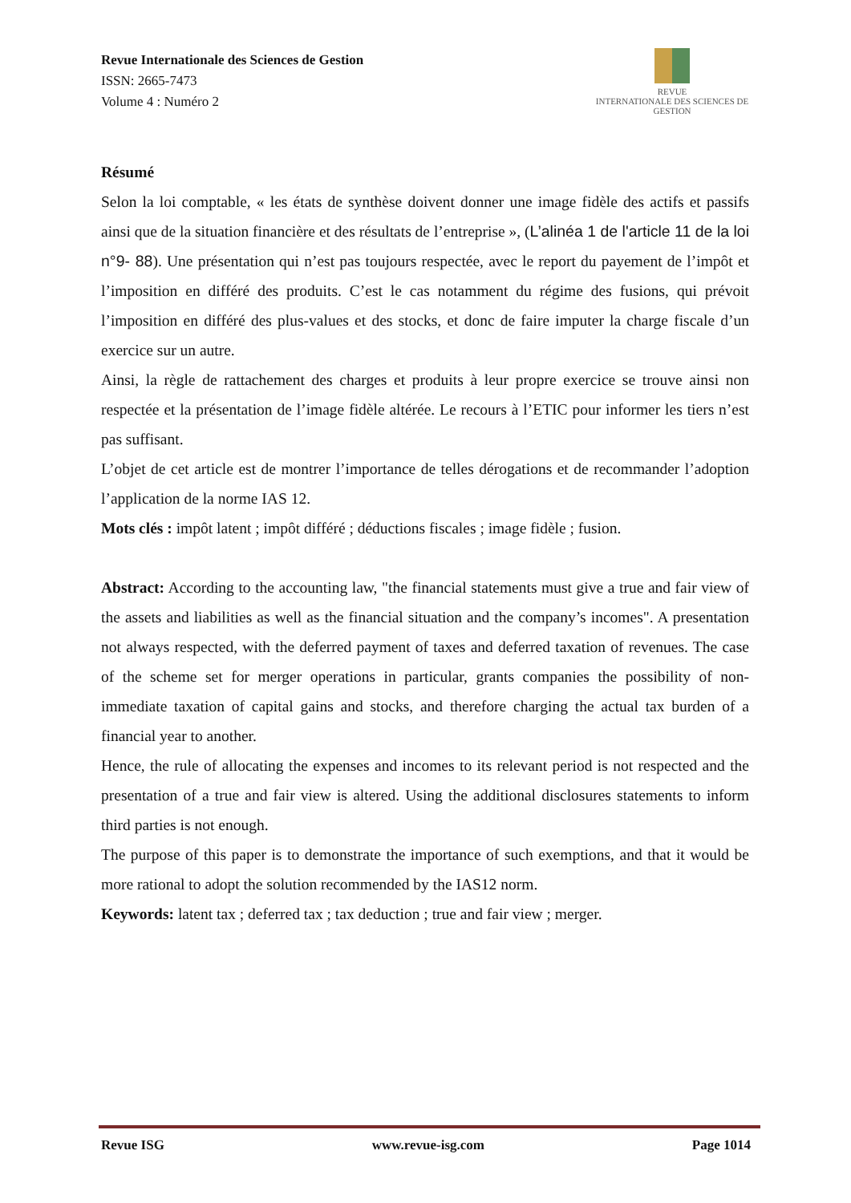Revue Internationale des Sciences de Gestion
ISSN: 2665-7473
Volume 4 : Numéro 2
REVUE
INTERNATIONALE DES SCIENCES DE GESTION
Résumé
Selon la loi comptable, « les états de synthèse doivent donner une image fidèle des actifs et passifs ainsi que de la situation financière et des résultats de l’entreprise », (L’alinéa 1 de l'article 11 de la loi n°9- 88). Une présentation qui n’est pas toujours respectée, avec le report du payement de l’impôt et l’imposition en différé des produits. C’est le cas notamment du régime des fusions, qui prévoit l’imposition en différé des plus-values et des stocks, et donc de faire imputer la charge fiscale d’un exercice sur un autre.
Ainsi, la règle de rattachement des charges et produits à leur propre exercice se trouve ainsi non respectée et la présentation de l’image fidèle altérée. Le recours à l’ETIC pour informer les tiers n’est pas suffisant.
L’objet de cet article est de montrer l’importance de telles dérogations et de recommander l’adoption l’application de la norme IAS 12.
Mots clés : impôt latent ; impôt différé ; déductions fiscales ; image fidèle ; fusion.
Abstract: According to the accounting law, "the financial statements must give a true and fair view of the assets and liabilities as well as the financial situation and the company’s incomes". A presentation not always respected, with the deferred payment of taxes and deferred taxation of revenues. The case of the scheme set for merger operations in particular, grants companies the possibility of non-immediate taxation of capital gains and stocks, and therefore charging the actual tax burden of a financial year to another.
Hence, the rule of allocating the expenses and incomes to its relevant period is not respected and the presentation of a true and fair view is altered. Using the additional disclosures statements to inform third parties is not enough.
The purpose of this paper is to demonstrate the importance of such exemptions, and that it would be more rational to adopt the solution recommended by the IAS12 norm.
Keywords: latent tax ; deferred tax ; tax deduction ; true and fair view ; merger.
Revue ISG www.revue-isg.com Page 1014